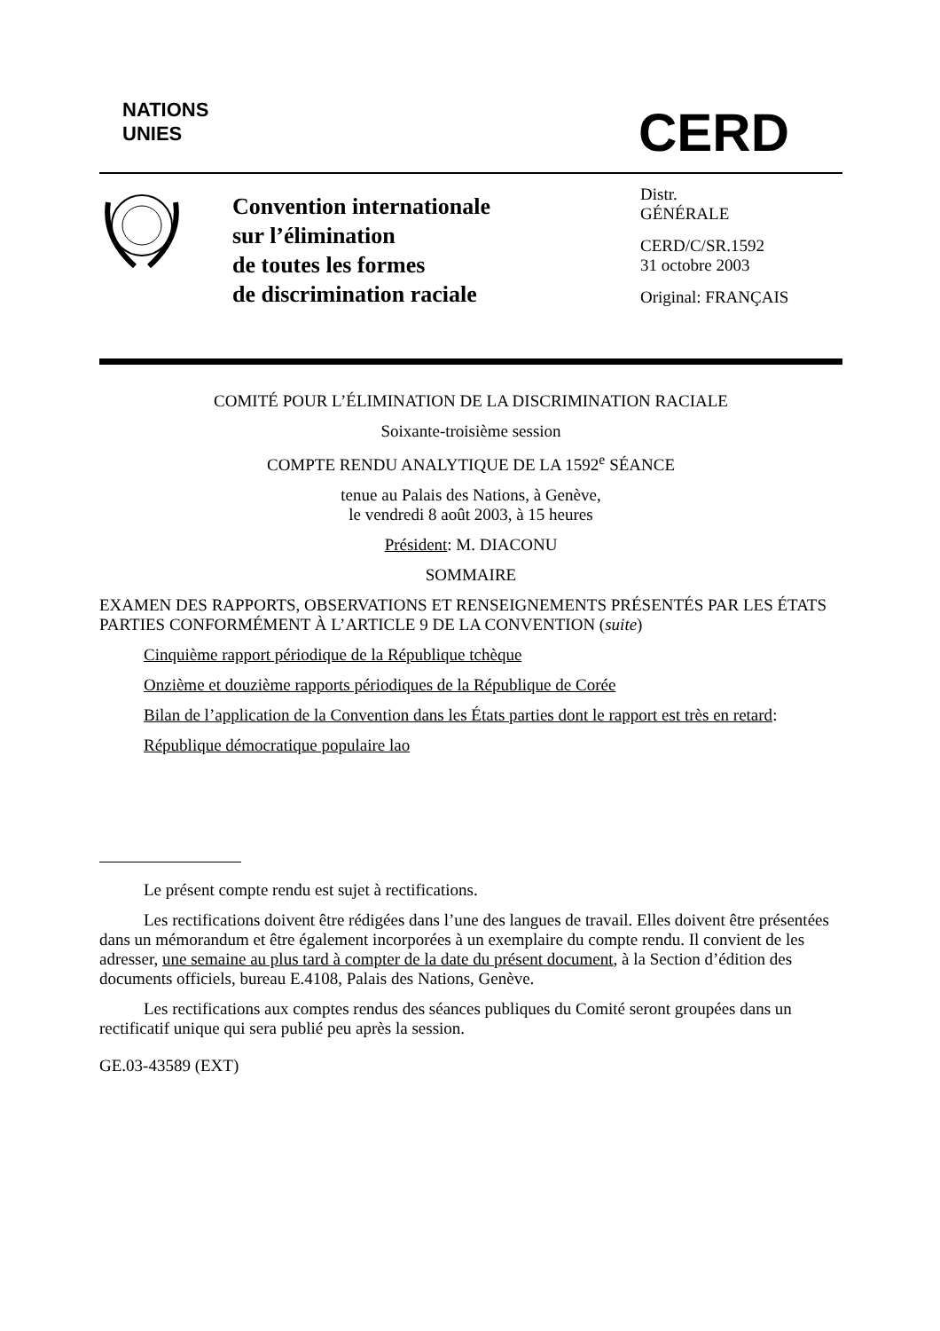NATIONS
UNIES
CERD
Convention internationale
sur l’élimination
de toutes les formes
de discrimination raciale
Distr.
GÉNÉRALE
CERD/C/SR.1592
31 octobre 2003
Original: FRANÇAIS
COMITÉ POUR L’ÉLIMINATION DE LA DISCRIMINATION RACIALE
Soixante-troisième session
COMPTE RENDU ANALYTIQUE DE LA 1592<sup>e</sup> SÉANCE
tenue au Palais des Nations, à Genève,
le vendredi 8 août 2003, à 15 heures
Président: M. DIACONU
SOMMAIRE
EXAMEN DES RAPPORTS, OBSERVATIONS ET RENSEIGNEMENTS PRÉSENTÉS PAR LES ÉTATS PARTIES CONFORMÉMENT À L’ARTICLE 9 DE LA CONVENTION (suite)
Cinquième rapport périodique de la République tchèque
Onzième et douzième rapports périodiques de la République de Corée
Bilan de l’application de la Convention dans les États parties dont le rapport est très en retard:
République démocratique populaire lao
Le présent compte rendu est sujet à rectifications.
Les rectifications doivent être rédigées dans l’une des langues de travail. Elles doivent être présentées dans un mémorandum et être également incorporées à un exemplaire du compte rendu. Il convient de les adresser, une semaine au plus tard à compter de la date du présent document, à la Section d’édition des documents officiels, bureau E.4108, Palais des Nations, Genève.
Les rectifications aux comptes rendus des séances publiques du Comité seront groupées dans un rectificatif unique qui sera publié peu après la session.
GE.03-43589 (EXT)